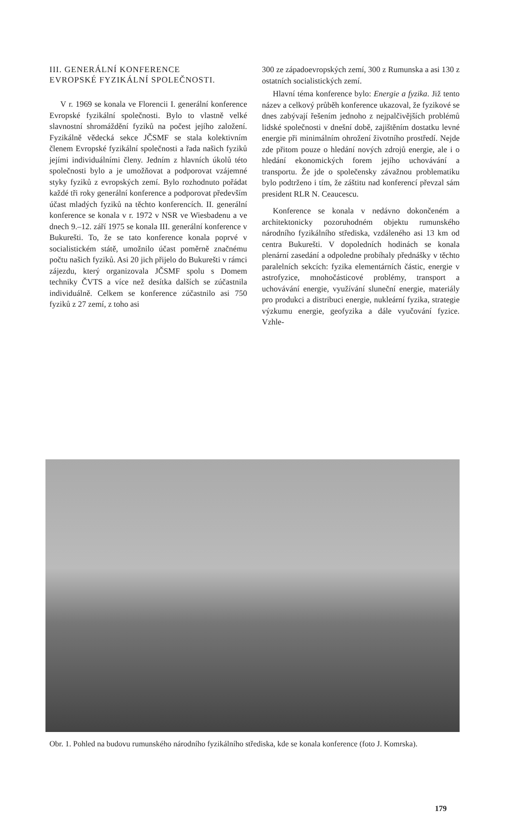III. GENERÁLNÍ KONFERENCE
EVROPSKÉ FYZIKÁLNÍ SPOLEČNOSTI.
V r. 1969 se konala ve Florencii I. generální konference Evropské fyzikální společnosti. Bylo to vlastně velké slavnostní shromáždění fyziků na počest jejího založení. Fyzikálně vědecká sekce JČSMF se stala kolektivním členem Evropské fyzikální společnosti a řada našich fyziků jejími individuálními členy. Jedním z hlavních úkolů této společnosti bylo a je umožňovat a podporovat vzájemné styky fyziků z evropských zemí. Bylo rozhodnuto pořádat každé tři roky generální konference a podporovat především účast mladých fyziků na těchto konferencích. II. generální konference se konala v r. 1972 v NSR ve Wiesbadenu a ve dnech 9.–12. září 1975 se konala III. generální konference v Bukurešti. To, že se tato konference konala poprvé v socialistickém státě, umožnilo účast poměrně značnému počtu našich fyziků. Asi 20 jich přijelo do Bukurešti v rámci zájezdu, který organizovala JČSMF spolu s Domem techniky ČVTS a více než desítka dalších se zúčastnila individuálně. Celkem se konference zúčastnilo asi 750 fyziků z 27 zemí, z toho asi
300 ze západoevropských zemí, 300 z Rumunska a asi 130 z ostatních socialistických zemí.
Hlavní téma konference bylo: Energie a fyzika. Již tento název a celkový průběh konference ukazoval, že fyzikové se dnes zabývají řešením jednoho z nejpalčivějších problémů lidské společnosti v dnešní době, zajištěním dostatku levné energie při minimálním ohrožení životního prostředí. Nejde zde přitom pouze o hledání nových zdrojů energie, ale i o hledání ekonomických forem jejího uchovávání a transportu. Že jde o společensky závažnou problematiku bylo podtrženo i tím, že záštitu nad konferencí převzal sám president RLR N. Ceaucescu.
Konference se konala v nedávno dokončeném a architektonicky pozoruhodném objektu rumunského národního fyzikálního střediska, vzdáleného asi 13 km od centra Bukurešti. V dopoledních hodinách se konala plenární zasedání a odpoledne probíhaly přednášky v těchto paralelních sekcích: fyzika elementárních částic, energie v astrofyzice, mnohočásticové problémy, transport a uchovávání energie, využívání sluneční energie, materiály pro produkci a distribuci energie, nukleární fyzika, strategie výzkumu energie, geofyzika a dále vyučování fyzice. Vzhle-
Obr. 1. Pohled na budovu rumunského národního fyzikálního střediska, kde se konala konference (foto J. Komrska).
179